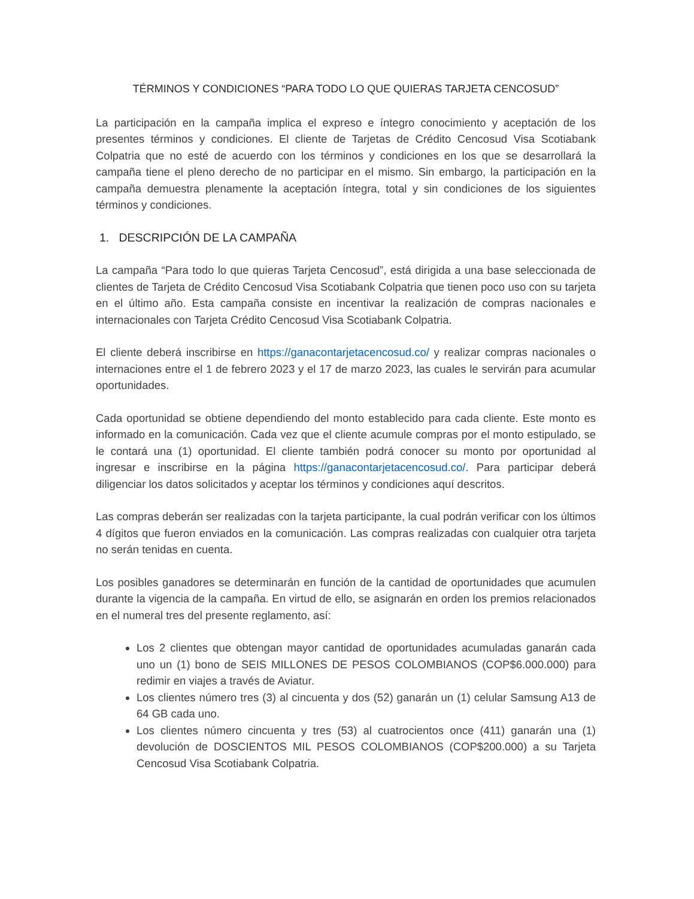TÉRMINOS Y CONDICIONES “PARA TODO LO QUE QUIERAS TARJETA CENCOSUD”
La participación en la campaña implica el expreso e íntegro conocimiento y aceptación de los presentes términos y condiciones. El cliente de Tarjetas de Crédito Cencosud Visa Scotiabank Colpatria que no esté de acuerdo con los términos y condiciones en los que se desarrollará la campaña tiene el pleno derecho de no participar en el mismo. Sin embargo, la participación en la campaña demuestra plenamente la aceptación íntegra, total y sin condiciones de los siguientes términos y condiciones.
1. DESCRIPCIÓN DE LA CAMPAÑA
La campaña “Para todo lo que quieras Tarjeta Cencosud”, está dirigida a una base seleccionada de clientes de Tarjeta de Crédito Cencosud Visa Scotiabank Colpatria que tienen poco uso con su tarjeta en el último año. Esta campaña consiste en incentivar la realización de compras nacionales e internacionales con Tarjeta Crédito Cencosud Visa Scotiabank Colpatria.
El cliente deberá inscribirse en https://ganacontarjetacencosud.co/ y realizar compras nacionales o internaciones entre el 1 de febrero 2023 y el 17 de marzo 2023, las cuales le servirán para acumular oportunidades.
Cada oportunidad se obtiene dependiendo del monto establecido para cada cliente. Este monto es informado en la comunicación. Cada vez que el cliente acumule compras por el monto estipulado, se le contará una (1) oportunidad. El cliente también podrá conocer su monto por oportunidad al ingresar e inscribirse en la página https://ganacontarjetacencosud.co/. Para participar deberá diligenciar los datos solicitados y aceptar los términos y condiciones aquí descritos.
Las compras deberán ser realizadas con la tarjeta participante, la cual podrán verificar con los últimos 4 dígitos que fueron enviados en la comunicación. Las compras realizadas con cualquier otra tarjeta no serán tenidas en cuenta.
Los posibles ganadores se determinarán en función de la cantidad de oportunidades que acumulen durante la vigencia de la campaña. En virtud de ello, se asignarán en orden los premios relacionados en el numeral tres del presente reglamento, así:
Los 2 clientes que obtengan mayor cantidad de oportunidades acumuladas ganarán cada uno un (1) bono de SEIS MILLONES DE PESOS COLOMBIANOS (COP$6.000.000) para redimir en viajes a través de Aviatur.
Los clientes número tres (3) al cincuenta y dos (52) ganarán un (1) celular Samsung A13 de 64 GB cada uno.
Los clientes número cincuenta y tres (53) al cuatrocientos once (411) ganarán una (1) devolución de DOSCIENTOS MIL PESOS COLOMBIANOS (COP$200.000) a su Tarjeta Cencosud Visa Scotiabank Colpatria.